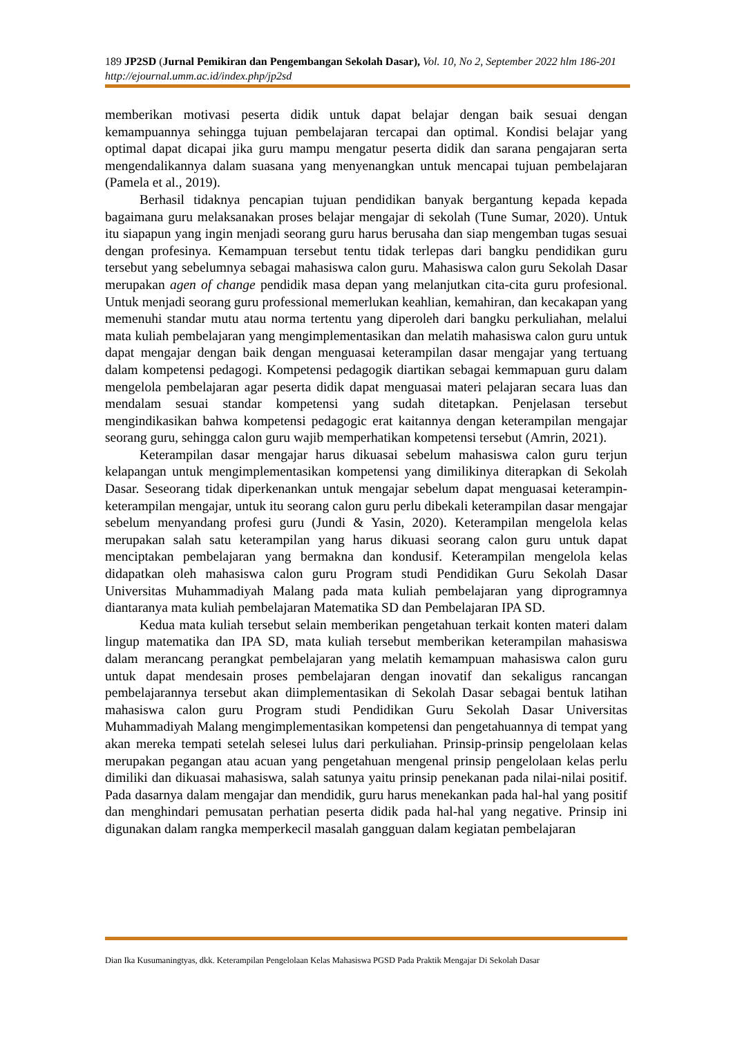189 JP2SD (Jurnal Pemikiran dan Pengembangan Sekolah Dasar), Vol. 10, No 2, September 2022 hlm 186-201
http://ejournal.umm.ac.id/index.php/jp2sd
memberikan motivasi peserta didik untuk dapat belajar dengan baik sesuai dengan kemampuannya sehingga tujuan pembelajaran tercapai dan optimal. Kondisi belajar yang optimal dapat dicapai jika guru mampu mengatur peserta didik dan sarana pengajaran serta mengendalikannya dalam suasana yang menyenangkan untuk mencapai tujuan pembelajaran (Pamela et al., 2019).
Berhasil tidaknya pencapian tujuan pendidikan banyak bergantung kepada kepada bagaimana guru melaksanakan proses belajar mengajar di sekolah (Tune Sumar, 2020). Untuk itu siapapun yang ingin menjadi seorang guru harus berusaha dan siap mengemban tugas sesuai dengan profesinya. Kemampuan tersebut tentu tidak terlepas dari bangku pendidikan guru tersebut yang sebelumnya sebagai mahasiswa calon guru. Mahasiswa calon guru Sekolah Dasar merupakan agen of change pendidik masa depan yang melanjutkan cita-cita guru profesional. Untuk menjadi seorang guru professional memerlukan keahlian, kemahiran, dan kecakapan yang memenuhi standar mutu atau norma tertentu yang diperoleh dari bangku perkuliahan, melalui mata kuliah pembelajaran yang mengimplementasikan dan melatih mahasiswa calon guru untuk dapat mengajar dengan baik dengan menguasai keterampilan dasar mengajar yang tertuang dalam kompetensi pedagogi. Kompetensi pedagogik diartikan sebagai kemmapuan guru dalam mengelola pembelajaran agar peserta didik dapat menguasai materi pelajaran secara luas dan mendalam sesuai standar kompetensi yang sudah ditetapkan. Penjelasan tersebut mengindikasikan bahwa kompetensi pedagogic erat kaitannya dengan keterampilan mengajar seorang guru, sehingga calon guru wajib memperhatikan kompetensi tersebut (Amrin, 2021).
Keterampilan dasar mengajar harus dikuasai sebelum mahasiswa calon guru terjun kelapangan untuk mengimplementasikan kompetensi yang dimilikinya diterapkan di Sekolah Dasar. Seseorang tidak diperkenankan untuk mengajar sebelum dapat menguasai keterampin-keterampilan mengajar, untuk itu seorang calon guru perlu dibekali keterampilan dasar mengajar sebelum menyandang profesi guru (Jundi & Yasin, 2020). Keterampilan mengelola kelas merupakan salah satu keterampilan yang harus dikuasi seorang calon guru untuk dapat menciptakan pembelajaran yang bermakna dan kondusif. Keterampilan mengelola kelas didapatkan oleh mahasiswa calon guru Program studi Pendidikan Guru Sekolah Dasar Universitas Muhammadiyah Malang pada mata kuliah pembelajaran yang diprogramnya diantaranya mata kuliah pembelajaran Matematika SD dan Pembelajaran IPA SD.
Kedua mata kuliah tersebut selain memberikan pengetahuan terkait konten materi dalam lingup matematika dan IPA SD, mata kuliah tersebut memberikan keterampilan mahasiswa dalam merancang perangkat pembelajaran yang melatih kemampuan mahasiswa calon guru untuk dapat mendesain proses pembelajaran dengan inovatif dan sekaligus rancangan pembelajarannya tersebut akan diimplementasikan di Sekolah Dasar sebagai bentuk latihan mahasiswa calon guru Program studi Pendidikan Guru Sekolah Dasar Universitas Muhammadiyah Malang mengimplementasikan kompetensi dan pengetahuannya di tempat yang akan mereka tempati setelah selesei lulus dari perkuliahan. Prinsip-prinsip pengelolaan kelas merupakan pegangan atau acuan yang pengetahuan mengenal prinsip pengelolaan kelas perlu dimiliki dan dikuasai mahasiswa, salah satunya yaitu prinsip penekanan pada nilai-nilai positif. Pada dasarnya dalam mengajar dan mendidik, guru harus menekankan pada hal-hal yang positif dan menghindari pemusatan perhatian peserta didik pada hal-hal yang negative. Prinsip ini digunakan dalam rangka memperkecil masalah gangguan dalam kegiatan pembelajaran
Dian Ika Kusumaningtyas, dkk. Keterampilan Pengelolaan Kelas Mahasiswa PGSD Pada Praktik Mengajar Di Sekolah Dasar